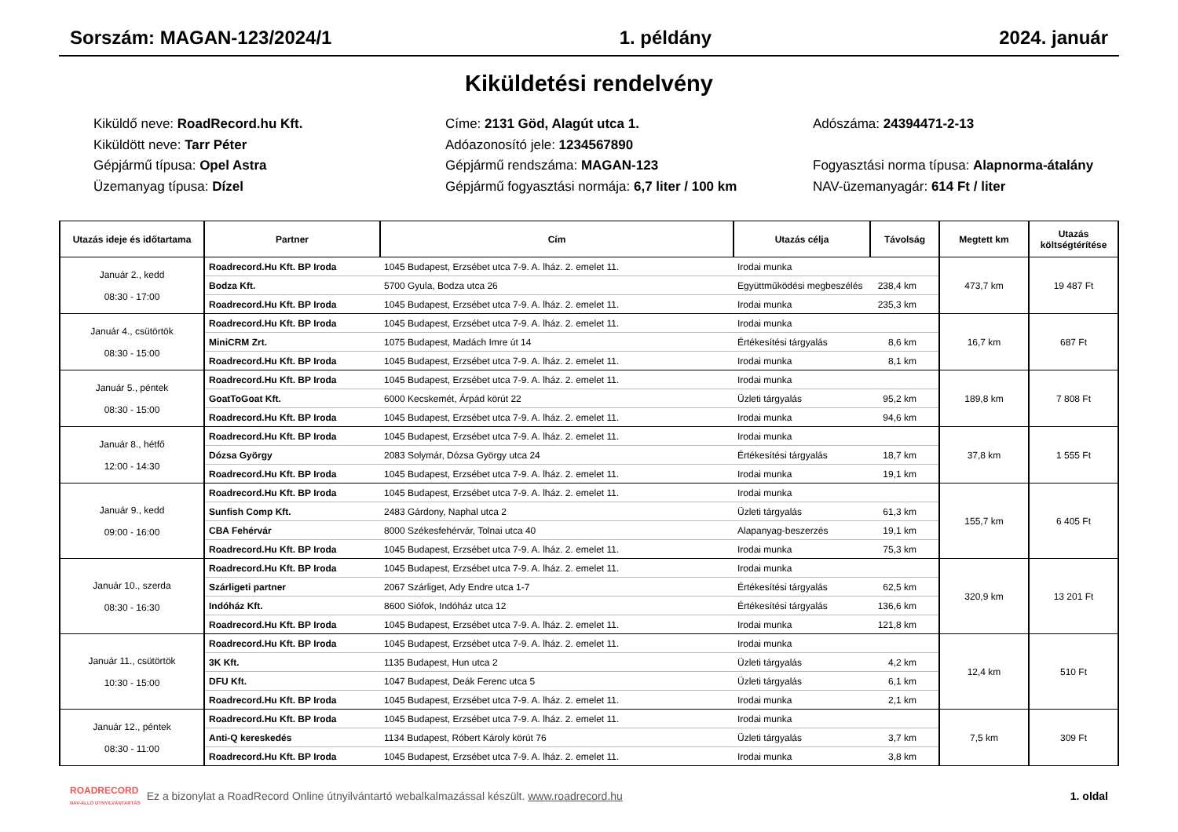Sorszám: MAGAN-123/2024/1 1. példány 2024. január
Kiküldetési rendelvény
Kiküldő neve: RoadRecord.hu Kft.
Címe: 2131 Göd, Alagút utca 1.
Adószáma: 24394471-2-13
Kiküldött neve: Tarr Péter
Adóazonosító jele: 1234567890
Gépjármű típusa: Opel Astra
Gépjármű rendszáma: MAGAN-123
Fogyasztási norma típusa: Alapnorma-átalány
Üzemanyag típusa: Dízel
Gépjármű fogyasztási normája: 6,7 liter / 100 km
NAV-üzemanyagár: 614 Ft / liter
| Utazás ideje és időtartama | Partner | Cím | Utazás célja | Távolság | Megtett km | Utazás költségtérítése |
| --- | --- | --- | --- | --- | --- | --- |
| Január 2., kedd 08:30 - 17:00 | Roadrecord.Hu Kft. BP Iroda | 1045 Budapest, Erzsébet utca 7-9. A. lház. 2. emelet 11. | Irodai munka | | 473,7 km | 19 487 Ft |
| | Bodza Kft. | 5700 Gyula, Bodza utca 26 | Együttműködési megbeszélés | 238,4 km | | |
| | Roadrecord.Hu Kft. BP Iroda | 1045 Budapest, Erzsébet utca 7-9. A. lház. 2. emelet 11. | Irodai munka | 235,3 km | | |
| Január 4., csütörtök 08:30 - 15:00 | Roadrecord.Hu Kft. BP Iroda | 1045 Budapest, Erzsébet utca 7-9. A. lház. 2. emelet 11. | Irodai munka | | 16,7 km | 687 Ft |
| | MiniCRM Zrt. | 1075 Budapest, Madách Imre út 14 | Értékesítési tárgyalás | 8,6 km | | |
| | Roadrecord.Hu Kft. BP Iroda | 1045 Budapest, Erzsébet utca 7-9. A. lház. 2. emelet 11. | Irodai munka | 8,1 km | | |
| Január 5., péntek 08:30 - 15:00 | Roadrecord.Hu Kft. BP Iroda | 1045 Budapest, Erzsébet utca 7-9. A. lház. 2. emelet 11. | Irodai munka | | 189,8 km | 7 808 Ft |
| | GoatToGoat Kft. | 6000 Kecskemét, Árpád körút 22 | Üzleti tárgyalás | 95,2 km | | |
| | Roadrecord.Hu Kft. BP Iroda | 1045 Budapest, Erzsébet utca 7-9. A. lház. 2. emelet 11. | Irodai munka | 94,6 km | | |
| Január 8., hétfő 12:00 - 14:30 | Roadrecord.Hu Kft. BP Iroda | 1045 Budapest, Erzsébet utca 7-9. A. lház. 2. emelet 11. | Irodai munka | | 37,8 km | 1 555 Ft |
| | Dózsa György | 2083 Solymár, Dózsa György utca 24 | Értékesítési tárgyalás | 18,7 km | | |
| | Roadrecord.Hu Kft. BP Iroda | 1045 Budapest, Erzsébet utca 7-9. A. lház. 2. emelet 11. | Irodai munka | 19,1 km | | |
| Január 9., kedd 09:00 - 16:00 | Roadrecord.Hu Kft. BP Iroda | 1045 Budapest, Erzsébet utca 7-9. A. lház. 2. emelet 11. | Irodai munka | | 155,7 km | 6 405 Ft |
| | Sunfish Comp Kft. | 2483 Gárdony, Naphal utca 2 | Üzleti tárgyalás | 61,3 km | | |
| | CBA Fehérvár | 8000 Székesfehérvár, Tolnai utca 40 | Alapanyag-beszerzés | 19,1 km | | |
| | Roadrecord.Hu Kft. BP Iroda | 1045 Budapest, Erzsébet utca 7-9. A. lház. 2. emelet 11. | Irodai munka | 75,3 km | | |
| Január 10., szerda 08:30 - 16:30 | Roadrecord.Hu Kft. BP Iroda | 1045 Budapest, Erzsébet utca 7-9. A. lház. 2. emelet 11. | Irodai munka | | 320,9 km | 13 201 Ft |
| | Szárligeti partner | 2067 Szárliget, Ady Endre utca 1-7 | Értékesítési tárgyalás | 62,5 km | | |
| | Indóház Kft. | 8600 Siófok, Indóház utca 12 | Értékesítési tárgyalás | 136,6 km | | |
| | Roadrecord.Hu Kft. BP Iroda | 1045 Budapest, Erzsébet utca 7-9. A. lház. 2. emelet 11. | Irodai munka | 121,8 km | | |
| Január 11., csütörtök 10:30 - 15:00 | Roadrecord.Hu Kft. BP Iroda | 1045 Budapest, Erzsébet utca 7-9. A. lház. 2. emelet 11. | Irodai munka | | 12,4 km | 510 Ft |
| | 3K Kft. | 1135 Budapest, Hun utca 2 | Üzleti tárgyalás | 4,2 km | | |
| | DFU Kft. | 1047 Budapest, Deák Ferenc utca 5 | Üzleti tárgyalás | 6,1 km | | |
| | Roadrecord.Hu Kft. BP Iroda | 1045 Budapest, Erzsébet utca 7-9. A. lház. 2. emelet 11. | Irodai munka | 2,1 km | | |
| Január 12., péntek 08:30 - 11:00 | Roadrecord.Hu Kft. BP Iroda | 1045 Budapest, Erzsébet utca 7-9. A. lház. 2. emelet 11. | Irodai munka | | 7,5 km | 309 Ft |
| | Anti-Q kereskedés | 1134 Budapest, Róbert Károly körút 76 | Üzleti tárgyalás | 3,7 km | | |
| | Roadrecord.Hu Kft. BP Iroda | 1045 Budapest, Erzsébet utca 7-9. A. lház. 2. emelet 11. | Irodai munka | 3,8 km | | |
ROADRECORD
NAV-ÁLLÓ ÚTNYILVÁNTARTÁS Ez a bizonylat a RoadRecord Online útnyilvántartó webalkalmazással készült. www.roadrecord.hu 1. oldal